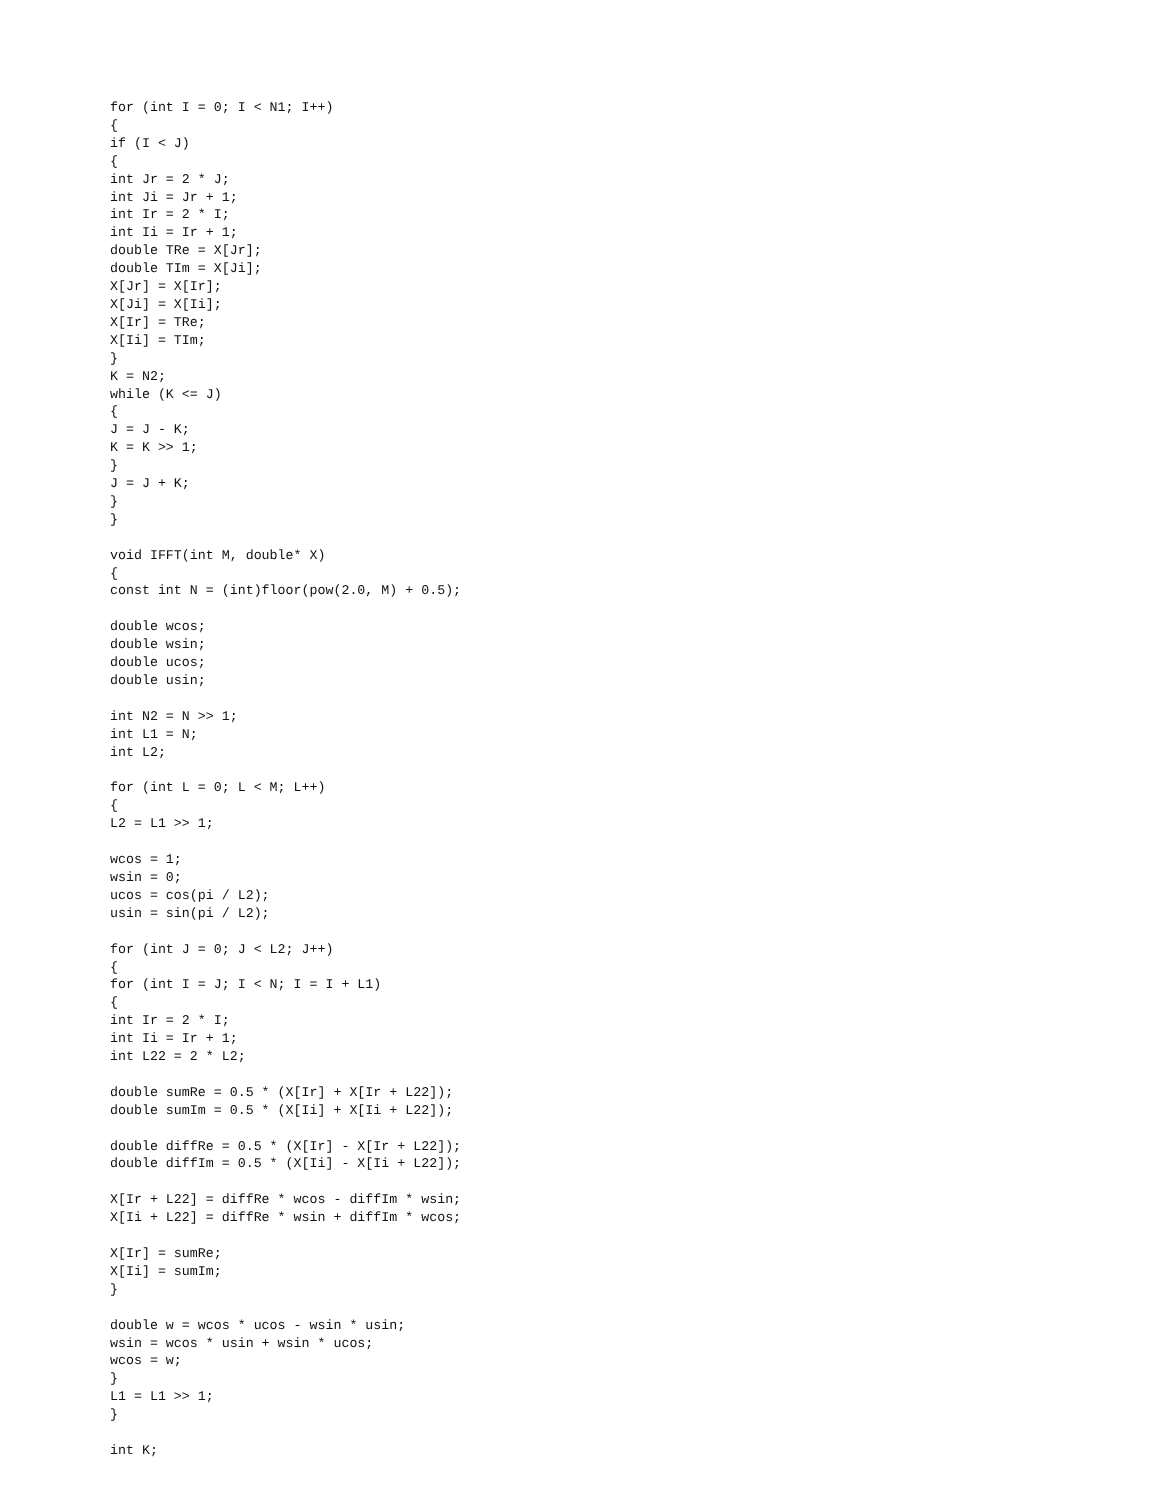for (int I = 0; I < N1; I++)
{
if (I < J)
{
int Jr = 2 * J;
int Ji = Jr + 1;
int Ir = 2 * I;
int Ii = Ir + 1;
double TRe = X[Jr];
double TIm = X[Ji];
X[Jr] = X[Ir];
X[Ji] = X[Ii];
X[Ir] = TRe;
X[Ii] = TIm;
}
K = N2;
while (K <= J)
{
J = J - K;
K = K >> 1;
}
J = J + K;
}
}

void IFFT(int M, double* X)
{
const int N = (int)floor(pow(2.0, M) + 0.5);

double wcos;
double wsin;
double ucos;
double usin;

int N2 = N >> 1;
int L1 = N;
int L2;

for (int L = 0; L < M; L++)
{
L2 = L1 >> 1;

wcos = 1;
wsin = 0;
ucos = cos(pi / L2);
usin = sin(pi / L2);

for (int J = 0; J < L2; J++)
{
for (int I = J; I < N; I = I + L1)
{
int Ir = 2 * I;
int Ii = Ir + 1;
int L22 = 2 * L2;

double sumRe = 0.5 * (X[Ir] + X[Ir + L22]);
double sumIm = 0.5 * (X[Ii] + X[Ii + L22]);

double diffRe = 0.5 * (X[Ir] - X[Ir + L22]);
double diffIm = 0.5 * (X[Ii] - X[Ii + L22]);

X[Ir + L22] = diffRe * wcos - diffIm * wsin;
X[Ii + L22] = diffRe * wsin + diffIm * wcos;

X[Ir] = sumRe;
X[Ii] = sumIm;
}

double w = wcos * ucos - wsin * usin;
wsin = wcos * usin + wsin * ucos;
wcos = w;
}
L1 = L1 >> 1;
}

int K;